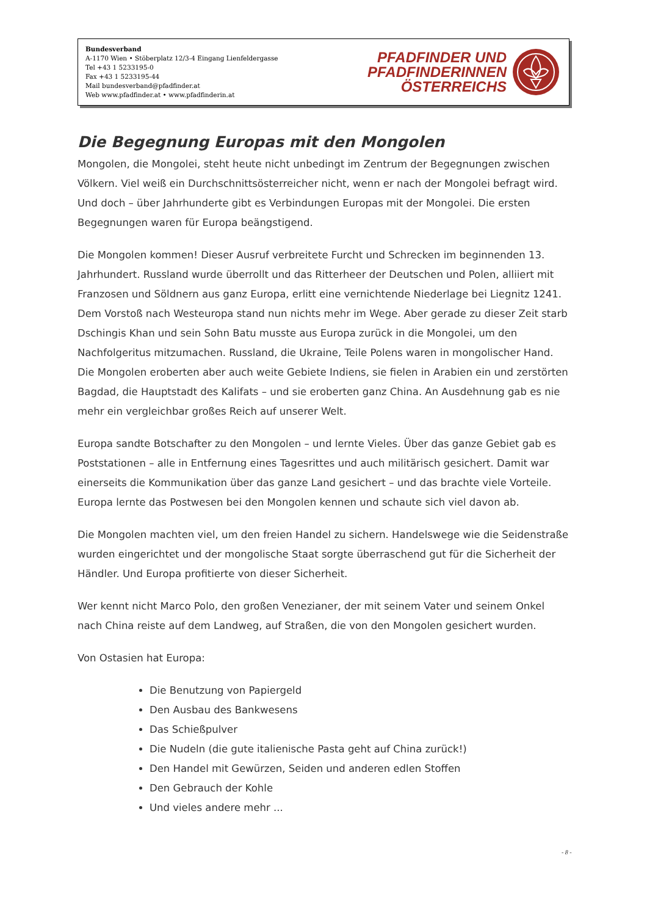Bundesverband
A-1170 Wien • Stöberplatz 12/3-4 Eingang Lienfeldergasse
Tel +43 1 5233195-0
Fax +43 1 5233195-44
Mail bundesverband@pfadfinder.at
Web www.pfadfinder.at • www.pfadfinderin.at
PFADFINDER UND
PFADFINDERINNEN
ÖSTERREICHS
Die Begegnung Europas mit den Mongolen
Mongolen, die Mongolei, steht heute nicht unbedingt im Zentrum der Begegnungen zwischen Völkern. Viel weiß ein Durchschnittsösterreicher nicht, wenn er nach der Mongolei befragt wird. Und doch – über Jahrhunderte gibt es Verbindungen Europas mit der Mongolei. Die ersten Begegnungen waren für Europa beängstigend.
Die Mongolen kommen! Dieser Ausruf verbreitete Furcht und Schrecken im beginnenden 13. Jahrhundert. Russland wurde überrollt und das Ritterheer der Deutschen und Polen, alliiert mit Franzosen und Söldnern aus ganz Europa, erlitt eine vernichtende Niederlage bei Liegnitz 1241. Dem Vorstoß nach Westeuropa stand nun nichts mehr im Wege. Aber gerade zu dieser Zeit starb Dschingis Khan und sein Sohn Batu musste aus Europa zurück in die Mongolei, um den Nachfolgeritus mitzumachen. Russland, die Ukraine, Teile Polens waren in mongolischer Hand. Die Mongolen eroberten aber auch weite Gebiete Indiens, sie fielen in Arabien ein und zerstörten Bagdad, die Hauptstadt des Kalifats – und sie eroberten ganz China. An Ausdehnung gab es nie mehr ein vergleichbar großes Reich auf unserer Welt.
Europa sandte Botschafter zu den Mongolen – und lernte Vieles. Über das ganze Gebiet gab es Poststationen – alle in Entfernung eines Tagesrittes und auch militärisch gesichert. Damit war einerseits die Kommunikation über das ganze Land gesichert – und das brachte viele Vorteile. Europa lernte das Postwesen bei den Mongolen kennen und schaute sich viel davon ab.
Die Mongolen machten viel, um den freien Handel zu sichern. Handelswege wie die Seidenstraße wurden eingerichtet und der mongolische Staat sorgte überraschend gut für die Sicherheit der Händler. Und Europa profitierte von dieser Sicherheit.
Wer kennt nicht Marco Polo, den großen Venezianer, der mit seinem Vater und seinem Onkel nach China reiste auf dem Landweg, auf Straßen, die von den Mongolen gesichert wurden.
Von Ostasien hat Europa:
Die Benutzung von Papiergeld
Den Ausbau des Bankwesens
Das Schießpulver
Die Nudeln (die gute italienische Pasta geht auf China zurück!)
Den Handel mit Gewürzen, Seiden und anderen edlen Stoffen
Den Gebrauch der Kohle
Und vieles andere mehr ...
- 8 -